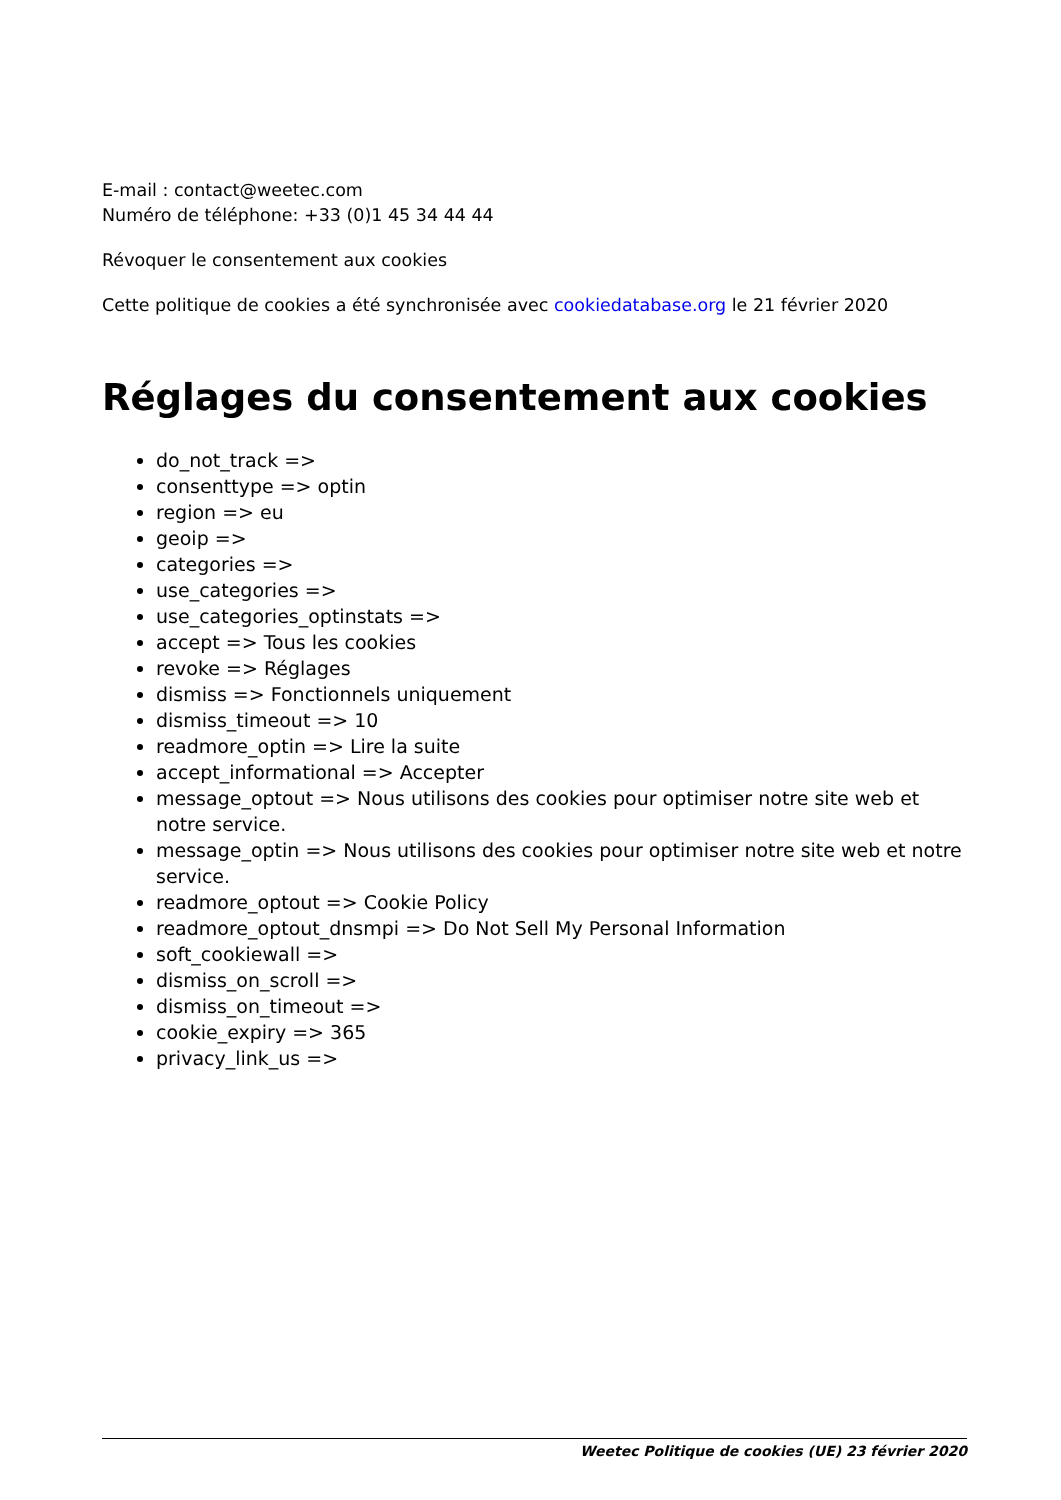E-mail : contact@weetec.com
Numéro de téléphone: +33 (0)1 45 34 44 44
Révoquer le consentement aux cookies
Cette politique de cookies a été synchronisée avec cookiedatabase.org le 21 février 2020
Réglages du consentement aux cookies
do_not_track =>
consenttype => optin
region => eu
geoip =>
categories =>
use_categories =>
use_categories_optinstats =>
accept => Tous les cookies
revoke => Réglages
dismiss => Fonctionnels uniquement
dismiss_timeout => 10
readmore_optin => Lire la suite
accept_informational => Accepter
message_optout => Nous utilisons des cookies pour optimiser notre site web et notre service.
message_optin => Nous utilisons des cookies pour optimiser notre site web et notre service.
readmore_optout => Cookie Policy
readmore_optout_dnsmpi => Do Not Sell My Personal Information
soft_cookiewall =>
dismiss_on_scroll =>
dismiss_on_timeout =>
cookie_expiry => 365
privacy_link_us =>
Weetec Politique de cookies (UE) 23 février 2020